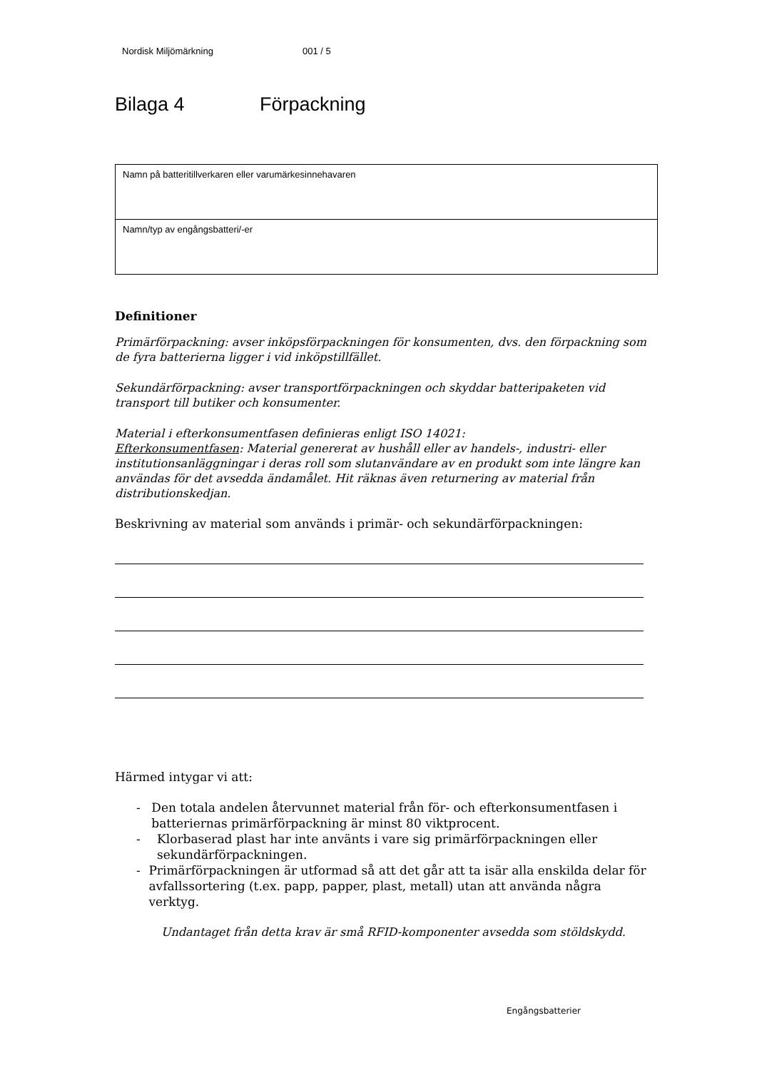Nordisk Miljömärkning 001 / 5
Bilaga 4 Förpackning
| Namn på batteritillverkaren eller varumärkesinnehavaren |
| Namn/typ av engångsbatteri/-er |
Definitioner
Primärförpackning: avser inköpsförpackningen för konsumenten, dvs. den förpackning som de fyra batterierna ligger i vid inköpstillfället.
Sekundärförpackning: avser transportförpackningen och skyddar batteripaketen vid transport till butiker och konsumenter.
Material i efterkonsumentfasen definieras enligt ISO 14021:
Efterkonsumentfasen: Material genererat av hushåll eller av handels-, industri- eller institutionsanläggningar i deras roll som slutanvändare av en produkt som inte längre kan användas för det avsedda ändamålet. Hit räknas även returnering av material från distributionskedjan.
Beskrivning av material som används i primär- och sekundärförpackningen:
Härmed intygar vi att:
- Den totala andelen återvunnet material från för- och efterkonsumentfasen i batteriernas primärförpackning är minst 80 viktprocent.
- Klorbaserad plast har inte använts i vare sig primärförpackningen eller sekundärförpackningen.
- Primärförpackningen är utformad så att det går att ta isär alla enskilda delar för avfallssortering (t.ex. papp, papper, plast, metall) utan att använda några verktyg.
Undantaget från detta krav är små RFID-komponenter avsedda som stöldskydd.
Engångsbatterier